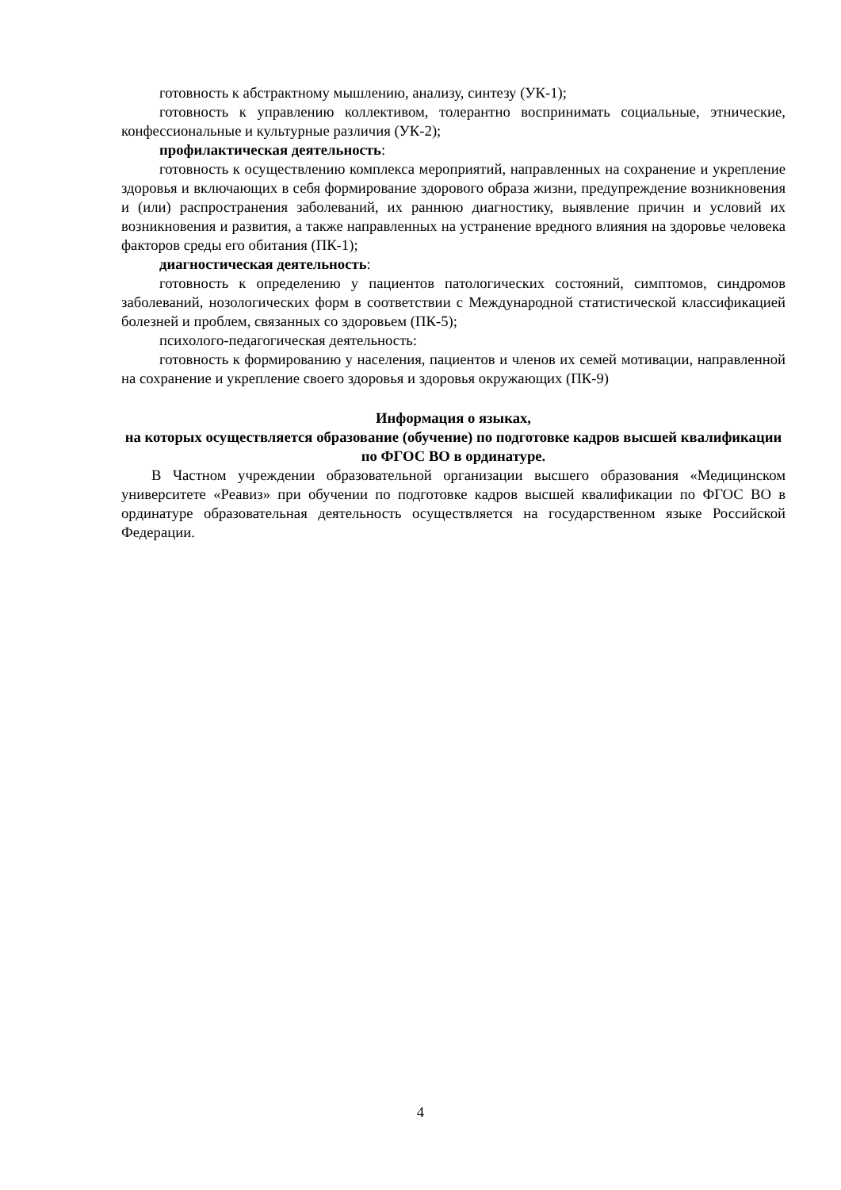готовность к абстрактному мышлению, анализу, синтезу (УК-1);
готовность к управлению коллективом, толерантно воспринимать социальные, этнические, конфессиональные и культурные различия (УК-2);
профилактическая деятельность:
готовность к осуществлению комплекса мероприятий, направленных на сохранение и укрепление здоровья и включающих в себя формирование здорового образа жизни, предупреждение возникновения и (или) распространения заболеваний, их раннюю диагностику, выявление причин и условий их возникновения и развития, а также направленных на устранение вредного влияния на здоровье человека факторов среды его обитания (ПК-1);
диагностическая деятельность:
готовность к определению у пациентов патологических состояний, симптомов, синдромов заболеваний, нозологических форм в соответствии с Международной статистической классификацией болезней и проблем, связанных со здоровьем (ПК-5);
психолого-педагогическая деятельность:
готовность к формированию у населения, пациентов и членов их семей мотивации, направленной на сохранение и укрепление своего здоровья и здоровья окружающих (ПК-9)
Информация о языках,
на которых осуществляется образование (обучение) по подготовке кадров высшей квалификации по ФГОС ВО в ординатуре.
В Частном учреждении образовательной организации высшего образования «Медицинском университете «Реавиз» при обучении по подготовке кадров высшей квалификации по ФГОС ВО в ординатуре образовательная деятельность осуществляется на государственном языке Российской Федерации.
4